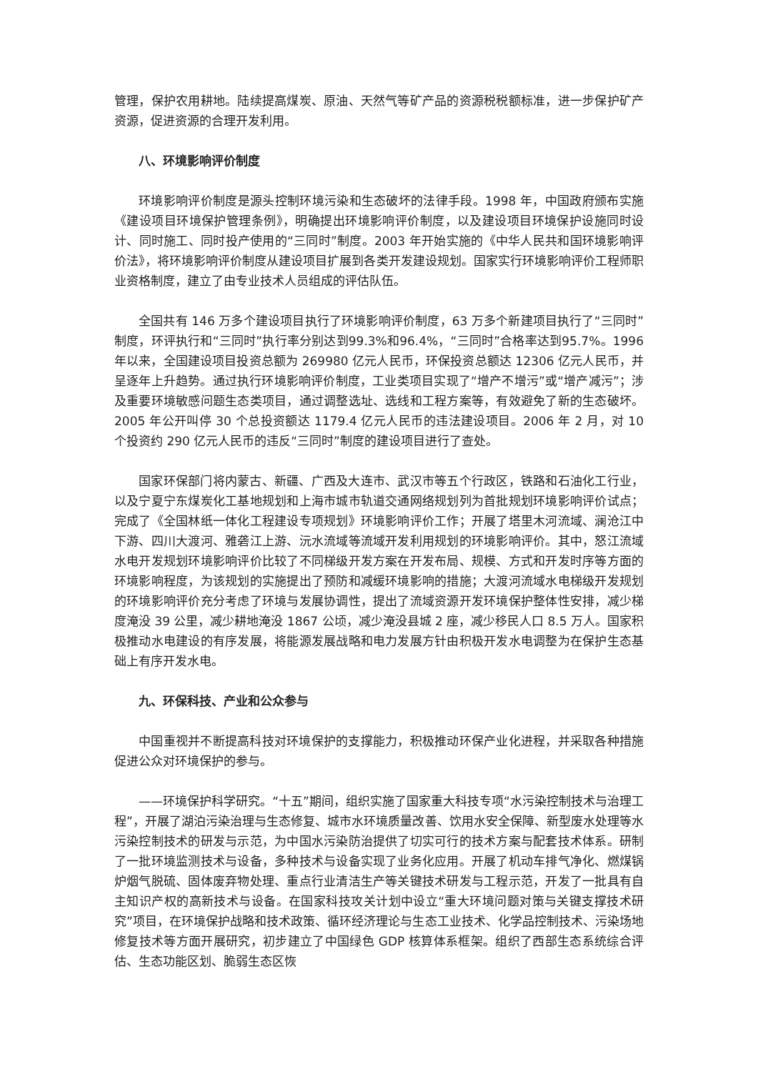管理，保护农用耕地。陆续提高煤炭、原油、天然气等矿产品的资源税税额标准，进一步保护矿产资源，促进资源的合理开发利用。
八、环境影响评价制度
环境影响评价制度是源头控制环境污染和生态破坏的法律手段。1998 年，中国政府颁布实施《建设项目环境保护管理条例》，明确提出环境影响评价制度，以及建设项目环境保护设施同时设计、同时施工、同时投产使用的“三同时”制度。2003 年开始实施的《中华人民共和国环境影响评价法》，将环境影响评价制度从建设项目扩展到各类开发建设规划。国家实行环境影响评价工程师职业资格制度，建立了由专业技术人员组成的评估队伍。
全国共有 146 万多个建设项目执行了环境影响评价制度，63 万多个新建项目执行了“三同时”制度，环评执行和“三同时”执行率分别达到99.3%和96.4%，“三同时”合格率达到95.7%。1996 年以来，全国建设项目投资总额为 269980 亿元人民币，环保投资总额达 12306 亿元人民币，并呈逐年上升趋势。通过执行环境影响评价制度，工业类项目实现了“增产不增污”或“增产减污”；涉及重要环境敏感问题生态类项目，通过调整选址、选线和工程方案等，有效避免了新的生态破坏。2005 年公开叫停 30 个总投资额达 1179.4 亿元人民币的违法建设项目。2006 年 2 月，对 10 个投资约 290 亿元人民币的违反“三同时”制度的建设项目进行了查处。
国家环保部门将内蒙古、新疆、广西及大连市、武汉市等五个行政区，铁路和石油化工行业，以及宁夏宁东煤炭化工基地规划和上海市城市轨道交通网络规划列为首批规划环境影响评价试点；完成了《全国林纸一体化工程建设专项规划》环境影响评价工作；开展了塔里木河流域、澜沧江中下游、四川大渡河、雅砻江上游、沅水流域等流域开发利用规划的环境影响评价。其中，怒江流域水电开发规划环境影响评价比较了不同梯级开发方案在开发布局、规模、方式和开发时序等方面的环境影响程度，为该规划的实施提出了预防和减缓环境影响的措施；大渡河流域水电梯级开发规划的环境影响评价充分考虑了环境与发展协调性，提出了流域资源开发环境保护整体性安排，减少梯度淹没 39 公里，减少耕地淹没 1867 公顷，减少淹没县城 2 座，减少移民人口 8.5 万人。国家积极推动水电建设的有序发展，将能源发展战略和电力发展方针由积极开发水电调整为在保护生态基础上有序开发水电。
九、环保科技、产业和公众参与
中国重视并不断提高科技对环境保护的支撑能力，积极推动环保产业化进程，并采取各种措施促进公众对环境保护的参与。
——环境保护科学研究。“十五”期间，组织实施了国家重大科技专项“水污染控制技术与治理工程”，开展了湖泊污染治理与生态修复、城市水环境质量改善、饮用水安全保障、新型废水处理等水污染控制技术的研发与示范，为中国水污染防治提供了切实可行的技术方案与配套技术体系。研制了一批环境监测技术与设备，多种技术与设备实现了业务化应用。开展了机动车排气净化、燃煤锅炉烟气脱硫、固体废弃物处理、重点行业清洁生产等关键技术研发与工程示范，开发了一批具有自主知识产权的高新技术与设备。在国家科技攻关计划中设立“重大环境问题对策与关键支撑技术研究”项目，在环境保护战略和技术政策、循环经济理论与生态工业技术、化学品控制技术、污染场地修复技术等方面开展研究，初步建立了中国绿色 GDP 核算体系框架。组织了西部生态系统综合评估、生态功能区划、脆弱生态区恢